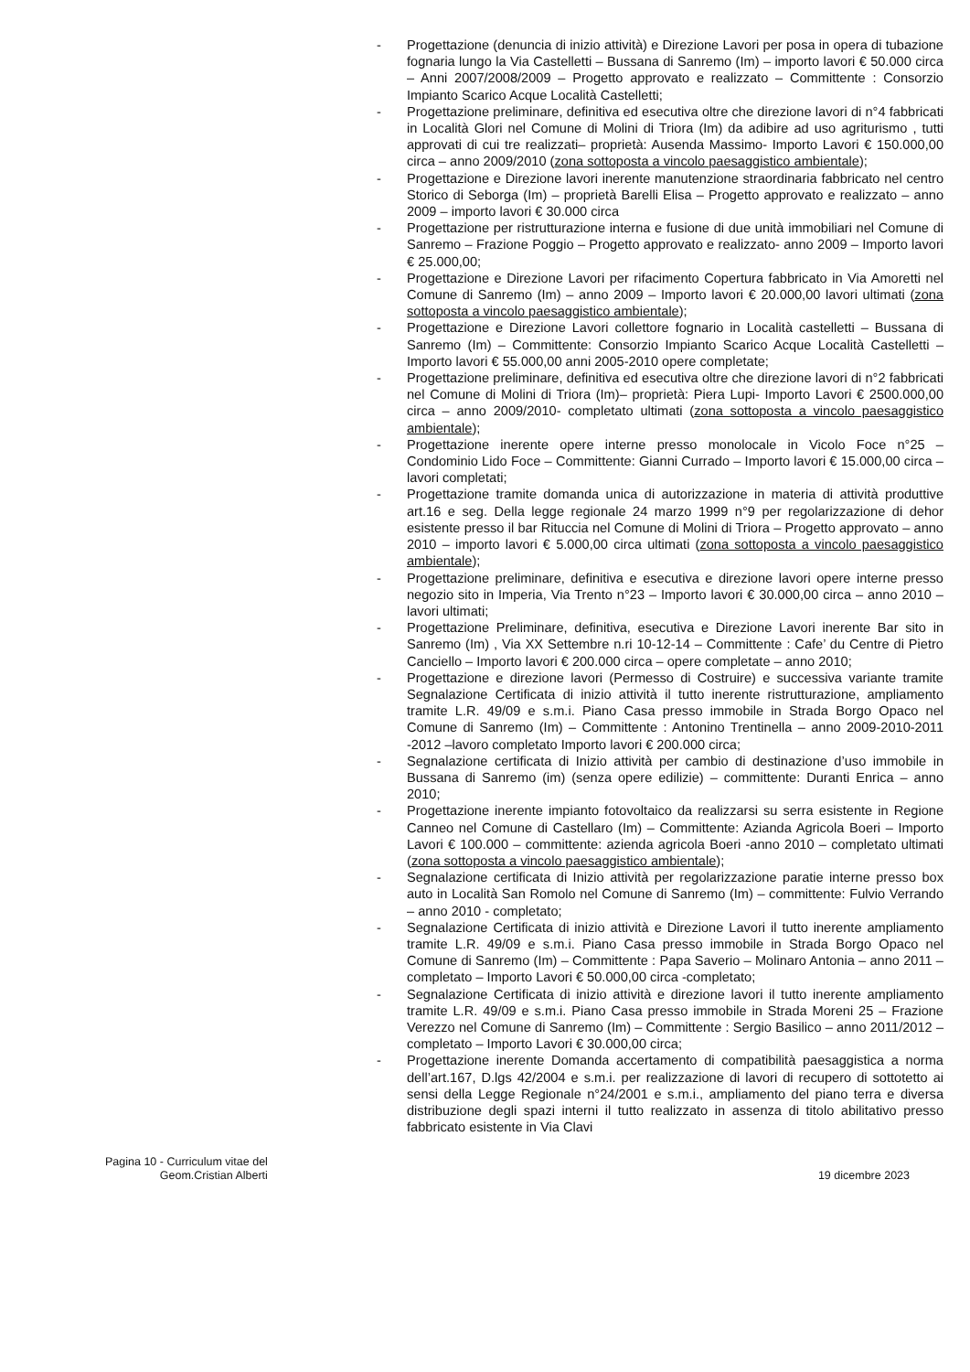- Progettazione (denuncia di inizio attività) e Direzione Lavori per posa in opera di tubazione fognaria lungo la Via Castelletti – Bussana di Sanremo (Im) – importo lavori € 50.000 circa – Anni 2007/2008/2009 – Progetto approvato e realizzato – Committente : Consorzio Impianto Scarico Acque Località Castelletti;
- Progettazione preliminare, definitiva ed esecutiva oltre che direzione lavori di n°4 fabbricati in Località Glori nel Comune di Molini di Triora (Im) da adibire ad uso agriturismo , tutti approvati di cui tre realizzati– proprietà: Ausenda Massimo- Importo Lavori € 150.000,00 circa – anno 2009/2010 (zona sottoposta a vincolo paesaggistico ambientale);
- Progettazione e Direzione lavori inerente manutenzione straordinaria fabbricato nel centro Storico di Seborga (Im) – proprietà Barelli Elisa – Progetto approvato e realizzato – anno 2009 – importo lavori € 30.000 circa
- Progettazione per ristrutturazione interna e fusione di due unità immobiliari nel Comune di Sanremo – Frazione Poggio – Progetto approvato e realizzato- anno 2009 – Importo lavori € 25.000,00;
- Progettazione e Direzione Lavori per rifacimento Copertura fabbricato in Via Amoretti nel Comune di Sanremo (Im) – anno 2009 – Importo lavori € 20.000,00 lavori ultimati (zona sottoposta a vincolo paesaggistico ambientale);
- Progettazione e Direzione Lavori collettore fognario in Località castelletti – Bussana di Sanremo (Im) – Committente: Consorzio Impianto Scarico Acque Località Castelletti – Importo lavori € 55.000,00 anni 2005-2010 opere completate;
- Progettazione preliminare, definitiva ed esecutiva oltre che direzione lavori di n°2 fabbricati nel Comune di Molini di Triora (Im)– proprietà: Piera Lupi- Importo Lavori € 2500.000,00 circa – anno 2009/2010- completato ultimati (zona sottoposta a vincolo paesaggistico ambientale);
- Progettazione inerente opere interne presso monolocale in Vicolo Foce n°25 – Condominio Lido Foce – Committente: Gianni Currado – Importo lavori € 15.000,00 circa – lavori completati;
- Progettazione tramite domanda unica di autorizzazione in materia di attività produttive art.16 e seg. Della legge regionale 24 marzo 1999 n°9 per regolarizzazione di dehor esistente presso il bar Rituccia nel Comune di Molini di Triora – Progetto approvato – anno 2010 – importo lavori € 5.000,00 circa ultimati (zona sottoposta a vincolo paesaggistico ambientale);
- Progettazione preliminare, definitiva e esecutiva e direzione lavori opere interne presso negozio sito in Imperia, Via Trento n°23 – Importo lavori € 30.000,00 circa – anno 2010 – lavori ultimati;
- Progettazione Preliminare, definitiva, esecutiva e Direzione Lavori inerente Bar sito in Sanremo (Im) , Via XX Settembre n.ri 10-12-14 – Committente : Cafe’ du Centre di Pietro Canciello – Importo lavori € 200.000 circa – opere completate – anno 2010;
- Progettazione e direzione lavori (Permesso di Costruire) e successiva variante tramite Segnalazione Certificata di inizio attività il tutto inerente ristrutturazione, ampliamento tramite L.R. 49/09 e s.m.i. Piano Casa presso immobile in Strada Borgo Opaco nel Comune di Sanremo (Im) – Committente : Antonino Trentinella – anno 2009-2010-2011 -2012 –lavoro completato Importo lavori € 200.000 circa;
- Segnalazione certificata di Inizio attività per cambio di destinazione d’uso immobile in Bussana di Sanremo (im) (senza opere edilizie) – committente: Duranti Enrica – anno 2010;
- Progettazione inerente impianto fotovoltaico da realizzarsi su serra esistente in Regione Canneo nel Comune di Castellaro (Im) – Committente: Azianda Agricola Boeri – Importo Lavori € 100.000 – committente: azienda agricola Boeri -anno 2010 – completato ultimati (zona sottoposta a vincolo paesaggistico ambientale);
- Segnalazione certificata di Inizio attività per regolarizzazione paratie interne presso box auto in Località San Romolo nel Comune di Sanremo (Im) – committente: Fulvio Verrando – anno 2010 - completato;
- Segnalazione Certificata di inizio attività e Direzione Lavori il tutto inerente ampliamento tramite L.R. 49/09 e s.m.i. Piano Casa presso immobile in Strada Borgo Opaco nel Comune di Sanremo (Im) – Committente : Papa Saverio – Molinaro Antonia – anno 2011 – completato – Importo Lavori € 50.000,00 circa -completato;
- Segnalazione Certificata di inizio attività e direzione lavori il tutto inerente ampliamento tramite L.R. 49/09 e s.m.i. Piano Casa presso immobile in Strada Moreni 25 – Frazione Verezzo nel Comune di Sanremo (Im) – Committente : Sergio Basilico – anno 2011/2012 – completato – Importo Lavori € 30.000,00 circa;
- Progettazione inerente Domanda accertamento di compatibilità paesaggistica a norma dell’art.167, D.lgs 42/2004 e s.m.i. per realizzazione di lavori di recupero di sottotetto ai sensi della Legge Regionale n°24/2001 e s.m.i., ampliamento del piano terra e diversa distribuzione degli spazi interni il tutto realizzato in assenza di titolo abilitativo presso fabbricato esistente in Via Clavi
Pagina 10 - Curriculum vitae del
Geom.Cristian Alberti
19 dicembre 2023